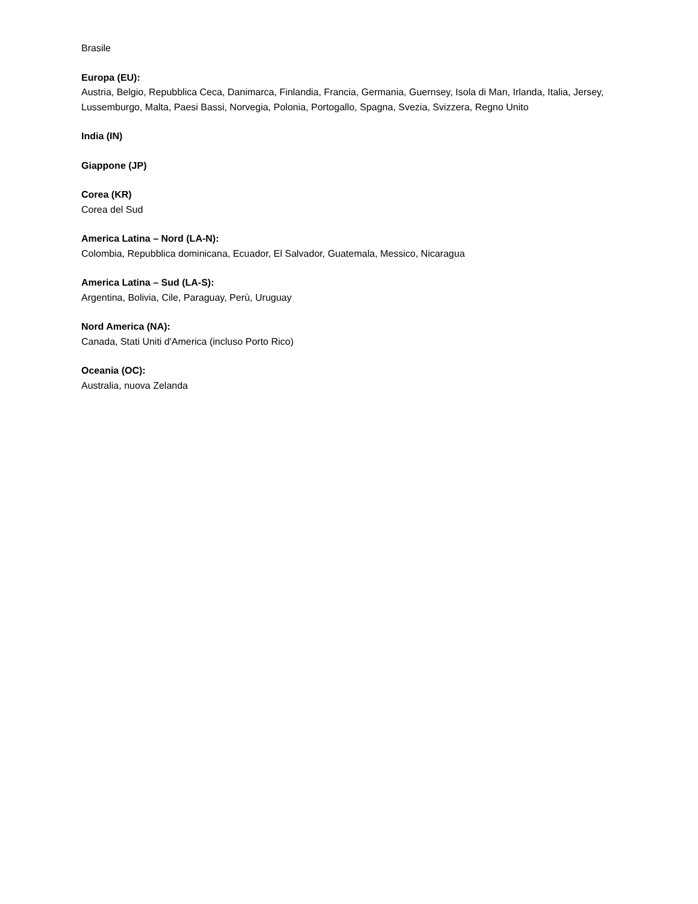Brasile
Europa (EU):
Austria, Belgio, Repubblica Ceca, Danimarca, Finlandia, Francia, Germania, Guernsey, Isola di Man, Irlanda, Italia, Jersey, Lussemburgo, Malta, Paesi Bassi, Norvegia, Polonia, Portogallo, Spagna, Svezia, Svizzera, Regno Unito
India (IN)
Giappone (JP)
Corea (KR)
Corea del Sud
America Latina – Nord (LA-N):
Colombia, Repubblica dominicana, Ecuador, El Salvador, Guatemala, Messico, Nicaragua
America Latina – Sud (LA-S):
Argentina, Bolivia, Cile, Paraguay, Perù, Uruguay
Nord America (NA):
Canada, Stati Uniti d'America (incluso Porto Rico)
Oceania (OC):
Australia, nuova Zelanda